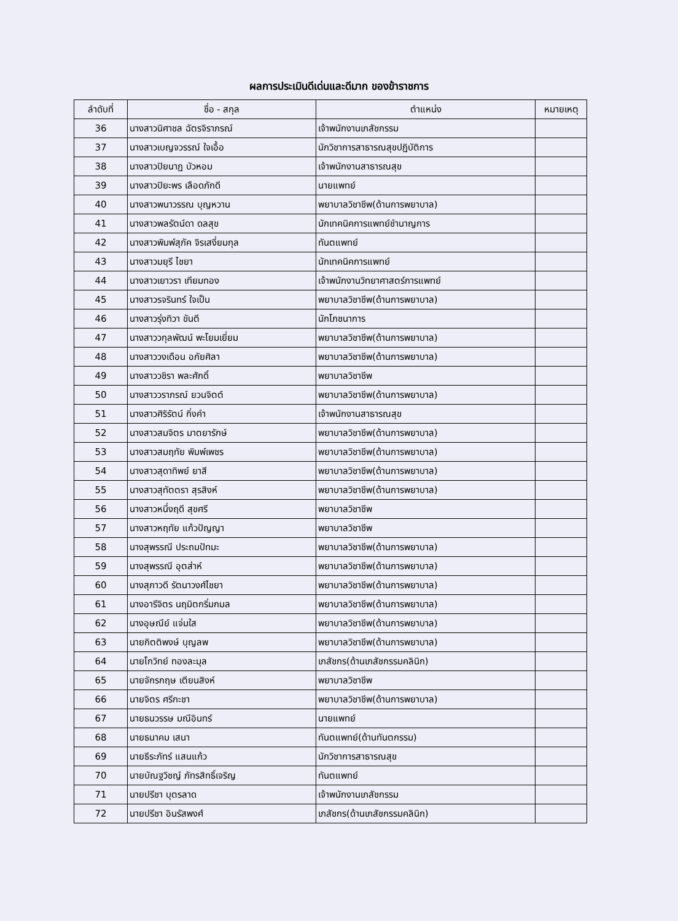ผลการประเมินดีเด่นและดีมาก ของข้าราชการ
| ลำดับที่ | ชื่อ - สกุล | ตำแหน่ง | หมายเหตุ |
| --- | --- | --- | --- |
| 36 | นางสาวนิศาชล ฉัตรจิราภรณ์ | เจ้าพนักงานเภสัชกรรม | |
| 37 | นางสาวเบญจวรรณ์ ใจเอื้อ | นักวิชาการสาธารณสุขปฏิบัติการ | |
| 38 | นางสาวปิยนาฏ บัวหอม | เจ้าพนักงานสาธารณสุข | |
| 39 | นางสาวปิยะพร เลือดภักดี | นายแพทย์ | |
| 40 | นางสาวพนาวรรณ บุญหวาน | พยาบาลวิชาชีพ(ด้านการพยาบาล) | |
| 41 | นางสาวพลรัตน์ดา ดลสุข | นักเทคนิคการแพทย์ชำนาญการ | |
| 42 | นางสาวพิมพ์สุภัค จิรเสงี่ยมกุล | ทันตแพทย์ | |
| 43 | นางสาวมยุรี ไชยา | นักเทคนิคการแพทย์ | |
| 44 | นางสาวเยาวรา เทียมทอง | เจ้าพนักงานวิทยาศาสตร์การแพทย์ | |
| 45 | นางสาวรจรินทร์ ใจเป็น | พยาบาลวิชาชีพ(ด้านการพยาบาล) | |
| 46 | นางสาวรุ่งทิวา ขันตี | นักโภชนาการ | |
| 47 | นางสาววกุลพัฒน์ พะโยมเยี่ยม | พยาบาลวิชาชีพ(ด้านการพยาบาล) | |
| 48 | นางสาววงเดือน อภัยศิลา | พยาบาลวิชาชีพ(ด้านการพยาบาล) | |
| 49 | นางสาววชิรา พละศักดิ์ | พยาบาลวิชาชีพ | |
| 50 | นางสาววราภรณ์ ยวนจิตต์ | พยาบาลวิชาชีพ(ด้านการพยาบาล) | |
| 51 | นางสาวศิริรัตน์ กิ่งคำ | เจ้าพนักงานสาธารณสุข | |
| 52 | นางสาวสมจิตร มาตยารักษ์ | พยาบาลวิชาชีพ(ด้านการพยาบาล) | |
| 53 | นางสาวสมฤทัย พิมพ์เพชร | พยาบาลวิชาชีพ(ด้านการพยาบาล) | |
| 54 | นางสาวสุดาทิพย์ ยาสี | พยาบาลวิชาชีพ(ด้านการพยาบาล) | |
| 55 | นางสาวสุทัตตรา สุรสิงห์ | พยาบาลวิชาชีพ(ด้านการพยาบาล) | |
| 56 | นางสาวหนึ่งฤดี สุขศรี | พยาบาลวิชาชีพ | |
| 57 | นางสาวหฤทัย แก้วปัญญา | พยาบาลวิชาชีพ | |
| 58 | นางสุพรรณี ประถมปัทมะ | พยาบาลวิชาชีพ(ด้านการพยาบาล) | |
| 59 | นางสุพรรณี อุตส่าห์ | พยาบาลวิชาชีพ(ด้านการพยาบาล) | |
| 60 | นางสุภาวดี รัตนาวงศ์ไชยา | พยาบาลวิชาชีพ(ด้านการพยาบาล) | |
| 61 | นางอารีจิตร นฤมิตกริ่มกมล | พยาบาลวิชาชีพ(ด้านการพยาบาล) | |
| 62 | นางอุษณีย์ แจ่มใส | พยาบาลวิชาชีพ(ด้านการพยาบาล) | |
| 63 | นายกิตติพงษ์ บุญลพ | พยาบาลวิชาชีพ(ด้านการพยาบาล) | |
| 64 | นายโกวิทย์ ทองละมุล | เภสัชกร(ด้านเภสัชกรรมคลินิก) | |
| 65 | นายจักรกฤษ เตียนสิงห์ | พยาบาลวิชาชีพ | |
| 66 | นายจิตร ศรีกะชา | พยาบาลวิชาชีพ(ด้านการพยาบาล) | |
| 67 | นายธนวรรษ มณีอินทร์ | นายแพทย์ | |
| 68 | นายธนาคม เสนา | ทันตแพทย์(ด้านทันตกรรม) | |
| 69 | นายธีระภัทร์ แสนแก้ว | นักวิชาการสาธารณสุข | |
| 70 | นายบัณฐวิชญ์ ภัทรสิทธิ์เจริญ | ทันตแพทย์ | |
| 71 | นายปรีชา บุตรลาด | เจ้าพนักงานเภสัชกรรม | |
| 72 | นายปรีชา อินรัสพงศ์ | เภสัชกร(ด้านเภสัชกรรมคลินิก) | |